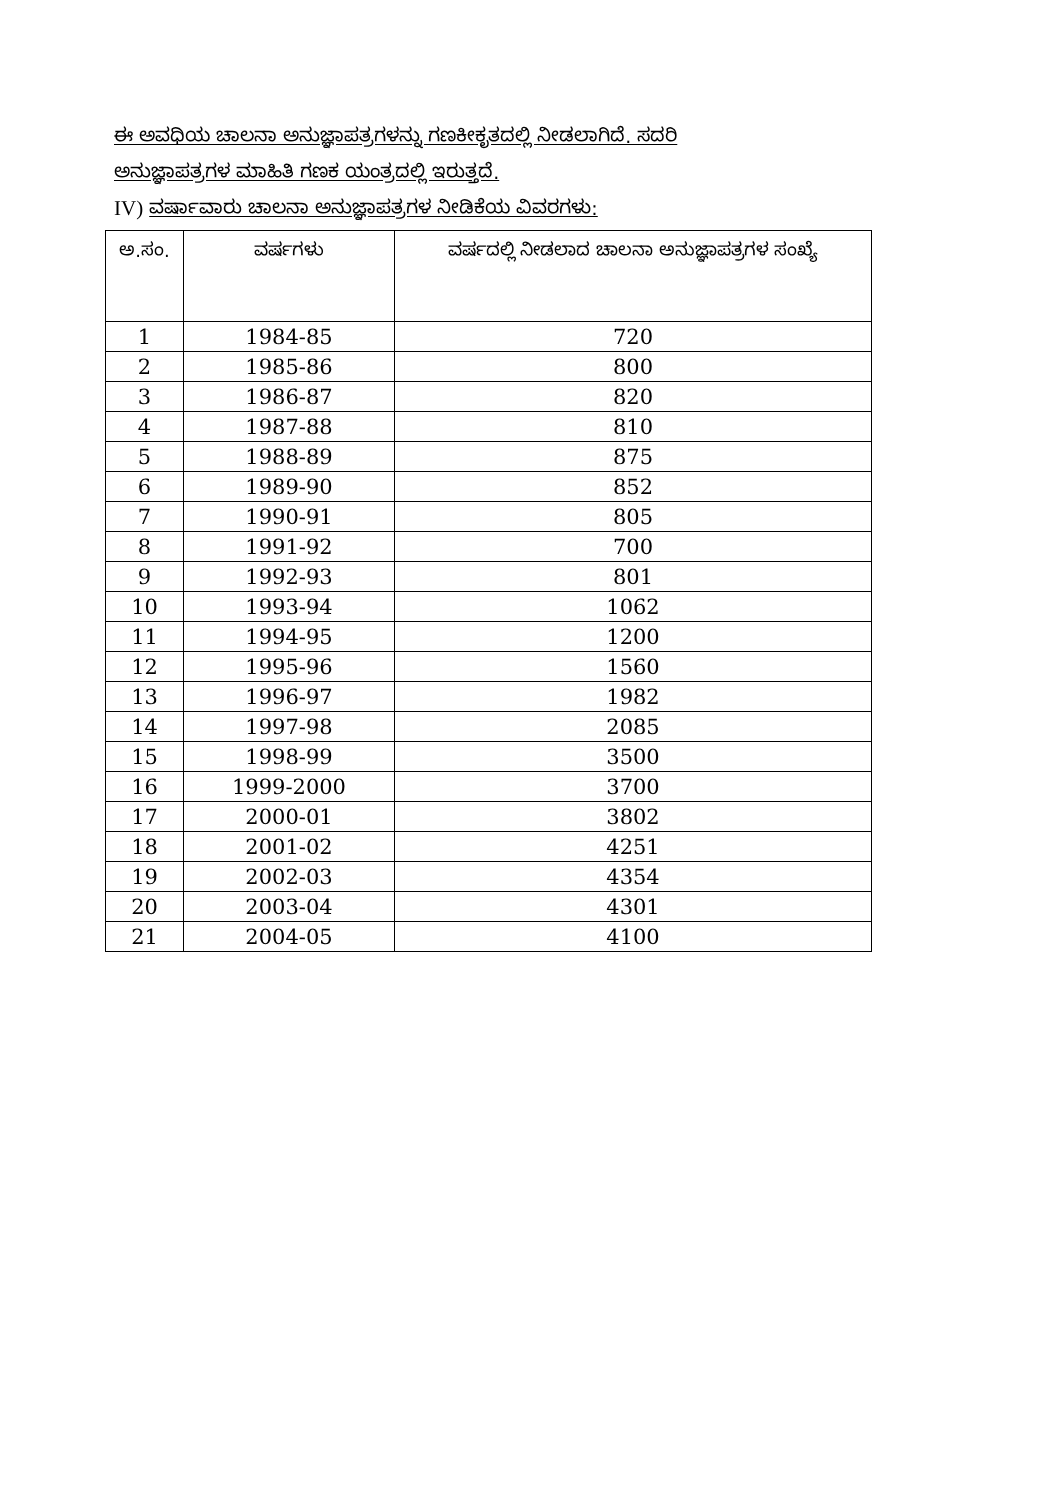ಈ ಅವಧಿಯ ಚಾಲನಾ ಅನುಜ್ಞಾಪತ್ರಗಳನ್ನು ಗಣಕೀಕೃತದಲ್ಲಿ ನೀಡಲಾಗಿದೆ. ಸದರಿ
ಅನುಜ್ಞಾಪತ್ರಗಳ ಮಾಹಿತಿ ಗಣಕ ಯಂತ್ರದಲ್ಲಿ ಇರುತ್ತದೆ.
IV) ವರ್ಷಾವಾರು ಚಾಲನಾ ಅನುಜ್ಞಾಪತ್ರಗಳ ನೀಡಿಕೆಯ ವಿವರಗಳು:
| ಅ.ಸಂ. | ವರ್ಷಗಳು | ವರ್ಷದಲ್ಲಿ ನೀಡಲಾದ ಚಾಲನಾ ಅನುಜ್ಞಾಪತ್ರಗಳ ಸಂಖ್ಯೆ |
| --- | --- | --- |
| 1 | 1984-85 | 720 |
| 2 | 1985-86 | 800 |
| 3 | 1986-87 | 820 |
| 4 | 1987-88 | 810 |
| 5 | 1988-89 | 875 |
| 6 | 1989-90 | 852 |
| 7 | 1990-91 | 805 |
| 8 | 1991-92 | 700 |
| 9 | 1992-93 | 801 |
| 10 | 1993-94 | 1062 |
| 11 | 1994-95 | 1200 |
| 12 | 1995-96 | 1560 |
| 13 | 1996-97 | 1982 |
| 14 | 1997-98 | 2085 |
| 15 | 1998-99 | 3500 |
| 16 | 1999-2000 | 3700 |
| 17 | 2000-01 | 3802 |
| 18 | 2001-02 | 4251 |
| 19 | 2002-03 | 4354 |
| 20 | 2003-04 | 4301 |
| 21 | 2004-05 | 4100 |